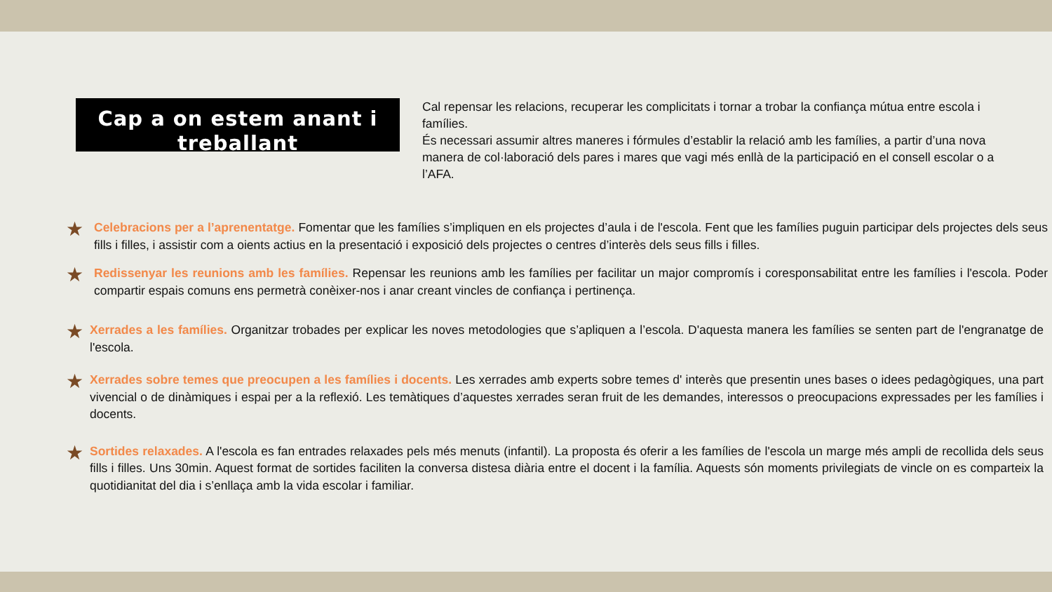Cap a on estem anant i treballant
Cal repensar les relacions, recuperar les complicitats i tornar a trobar la confiança mútua entre escola i famílies.
És necessari assumir altres maneres i fórmules d’establir la relació amb les famílies, a partir d’una nova manera de col·laboració dels pares i mares que vagi més enllà de la participació en el consell escolar o a l’AFA.
★
Celebracions per a l’aprenentatge. Fomentar que les famílies s’impliquen en els projectes d’aula i de l'escola. Fent que les famílies puguin participar dels projectes dels seus fills i filles, i assistir com a oients actius en la presentació i exposició dels projectes o centres d’interès dels seus fills i filles.
★
Redissenyar les reunions amb les famílies. Repensar les reunions amb les famílies per facilitar un major compromís i coresponsabilitat entre les famílies i l'escola. Poder compartir espais comuns ens permetrà conèixer-nos i anar creant vincles de confiança i pertinença.
★
Xerrades a les famílies. Organitzar trobades per explicar les noves metodologies que s’apliquen a l’escola. D'aquesta manera les famílies se senten part de l'engranatge de l'escola.
★
Xerrades sobre temes que preocupen a les famílies i docents. Les xerrades amb experts sobre temes d' interès que presentin unes bases o idees pedagògiques, una part vivencial o de dinàmiques i espai per a la reflexió. Les temàtiques d’aquestes xerrades seran fruit de les demandes, interessos o preocupacions expressades per les famílies i docents.
★
Sortides relaxades. A l'escola es fan entrades relaxades pels més menuts (infantil). La proposta és oferir a les famílies de l'escola un marge més ampli de recollida dels seus fills i filles. Uns 30min. Aquest format de sortides faciliten la conversa distesa diària entre el docent i la família. Aquests són moments privilegiats de vincle on es comparteix la quotidianitat del dia i s’enllaça amb la vida escolar i familiar.